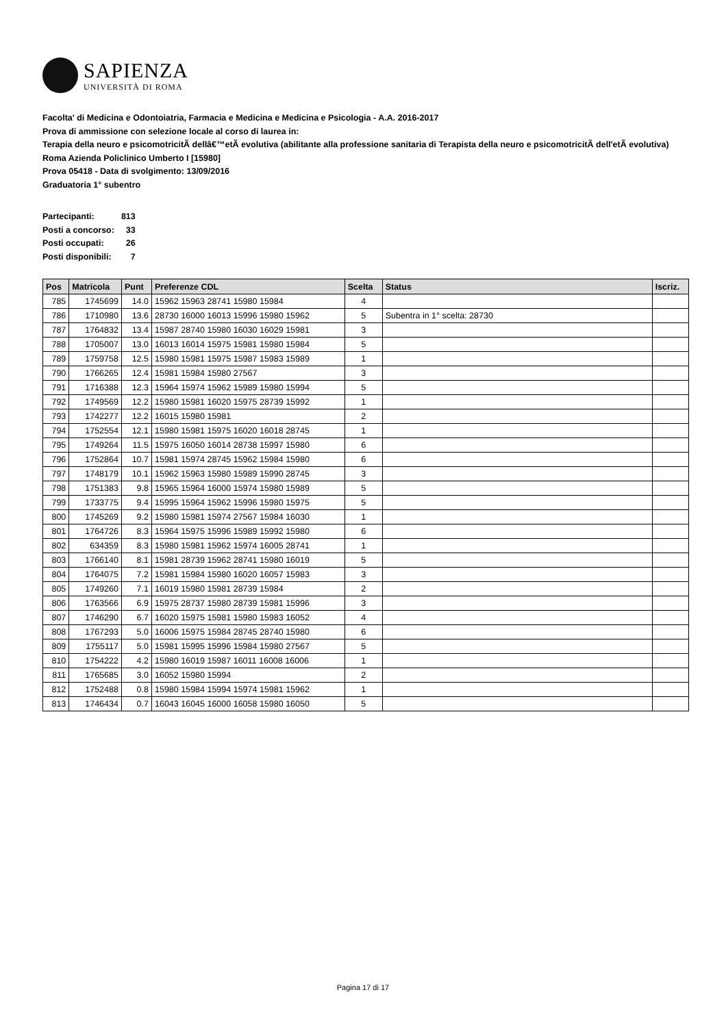SAPIENZA
UNIVERSITÀ DI ROMA
Facolta' di Medicina e Odontoiatria, Farmacia e Medicina e Medicina e Psicologia - A.A. 2016-2017
Prova di ammissione con selezione locale al corso di laurea in:
Terapia della neuro e psicomotricitÃ dellâ€™etÃ evolutiva (abilitante alla professione sanitaria di Terapista della neuro e psicomotricitÃ dell'etÃ evolutiva) Roma Azienda Policlinico Umberto I [15980]
Prova 05418 - Data di svolgimento: 13/09/2016
Graduatoria 1° subentro
| Partecipanti: | 813 |
| Posti a concorso: | 33 |
| Posti occupati: | 26 |
| Posti disponibili: | 7 |
| Pos | Matricola | Punt | Preferenze CDL | Scelta | Status | Iscriz. |
| --- | --- | --- | --- | --- | --- | --- |
| 785 | 1745699 | 14.0 | 15962 15963 28741 15980 15984 | 4 | | |
| 786 | 1710980 | 13.6 | 28730 16000 16013 15996 15980 15962 | 5 | Subentra in 1° scelta: 28730 | |
| 787 | 1764832 | 13.4 | 15987 28740 15980 16030 16029 15981 | 3 | | |
| 788 | 1705007 | 13.0 | 16013 16014 15975 15981 15980 15984 | 5 | | |
| 789 | 1759758 | 12.5 | 15980 15981 15975 15987 15983 15989 | 1 | | |
| 790 | 1766265 | 12.4 | 15981 15984 15980 27567 | 3 | | |
| 791 | 1716388 | 12.3 | 15964 15974 15962 15989 15980 15994 | 5 | | |
| 792 | 1749569 | 12.2 | 15980 15981 16020 15975 28739 15992 | 1 | | |
| 793 | 1742277 | 12.2 | 16015 15980 15981 | 2 | | |
| 794 | 1752554 | 12.1 | 15980 15981 15975 16020 16018 28745 | 1 | | |
| 795 | 1749264 | 11.5 | 15975 16050 16014 28738 15997 15980 | 6 | | |
| 796 | 1752864 | 10.7 | 15981 15974 28745 15962 15984 15980 | 6 | | |
| 797 | 1748179 | 10.1 | 15962 15963 15980 15989 15990 28745 | 3 | | |
| 798 | 1751383 | 9.8 | 15965 15964 16000 15974 15980 15989 | 5 | | |
| 799 | 1733775 | 9.4 | 15995 15964 15962 15996 15980 15975 | 5 | | |
| 800 | 1745269 | 9.2 | 15980 15981 15974 27567 15984 16030 | 1 | | |
| 801 | 1764726 | 8.3 | 15964 15975 15996 15989 15992 15980 | 6 | | |
| 802 | 634359 | 8.3 | 15980 15981 15962 15974 16005 28741 | 1 | | |
| 803 | 1766140 | 8.1 | 15981 28739 15962 28741 15980 16019 | 5 | | |
| 804 | 1764075 | 7.2 | 15981 15984 15980 16020 16057 15983 | 3 | | |
| 805 | 1749260 | 7.1 | 16019 15980 15981 28739 15984 | 2 | | |
| 806 | 1763566 | 6.9 | 15975 28737 15980 28739 15981 15996 | 3 | | |
| 807 | 1746290 | 6.7 | 16020 15975 15981 15980 15983 16052 | 4 | | |
| 808 | 1767293 | 5.0 | 16006 15975 15984 28745 28740 15980 | 6 | | |
| 809 | 1755117 | 5.0 | 15981 15995 15996 15984 15980 27567 | 5 | | |
| 810 | 1754222 | 4.2 | 15980 16019 15987 16011 16008 16006 | 1 | | |
| 811 | 1765685 | 3.0 | 16052 15980 15994 | 2 | | |
| 812 | 1752488 | 0.8 | 15980 15984 15994 15974 15981 15962 | 1 | | |
| 813 | 1746434 | 0.7 | 16043 16045 16000 16058 15980 16050 | 5 | | |
Pagina 17 di 17